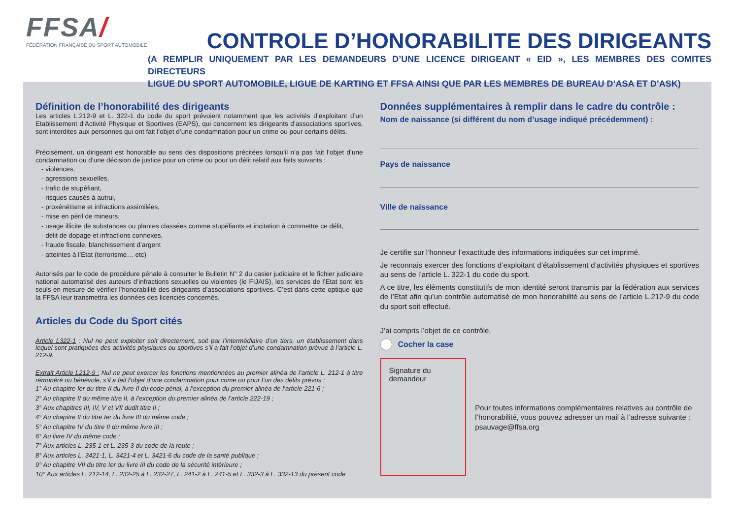FFSA/
FÉDÉRATION FRANÇAISE DU SPORT AUTOMOBILE
CONTROLE D’HONORABILITE DES DIRIGEANTS
(A REMPLIR UNIQUEMENT PAR LES DEMANDEURS D’UNE LICENCE DIRIGEANT « EID », LES MEMBRES DES COMITES DIRECTEURS
LIGUE DU SPORT AUTOMOBILE, LIGUE DE KARTING ET FFSA AINSI QUE PAR LES MEMBRES DE BUREAU D’ASA ET D’ASK)
Définition de l’honorabilité des dirigeants
Les articles L.212-9 et L. 322-1 du code du sport prévoient notamment que les activités d’exploitant d’un Etablissement d’Activité Physique et Sportives (EAPS), qui concernent les dirigeants d’associations sportives, sont interdites aux personnes qui ont fait l’objet d’une condamnation pour un crime ou pour certains délits.
Précisément, un dirigeant est honorable au sens des dispositions précitées lorsqu’il n’a pas fait l’objet d’une condamnation ou d’une décision de justice pour un crime ou pour un délit relatif aux faits suivants :
- violences,
- agressions sexuelles,
- trafic de stupéfiant,
- risques causés à autrui,
- proxénétisme et infractions assimilées,
- mise en péril de mineurs,
- usage illicite de substances ou plantes classées comme stupéfiants et incitation à commettre ce délit,
- délit de dopage et infractions connexes,
- fraude fiscale, blanchissement d’argent
- atteintes à l’Etat (terrorisme… etc)
Autorisés par le code de procédure pénale à consulter le Bulletin N° 2 du casier judiciaire et le fichier judiciaire national automatisé des auteurs d’infractions sexuelles ou violentes (le FIJAIS), les services de l’Etat sont les seuls en mesure de vérifier l’honorabilité des dirigeants d’associations sportives. C’est dans cette optique que la FFSA leur transmettra les données des licenciés concernés.
Articles du Code du Sport cités
Article L322-1 : Nul ne peut exploiter soit directement, soit par l’intermédiaire d’un tiers, un établissement dans lequel sont pratiquées des activités physiques ou sportives s’il a fait l’objet d’une condamnation prévue à l’article L. 212-9.
Extrait Article L212-9 : Nul ne peut exercer les fonctions mentionnées au premier alinéa de l’article L. 212-1 à titre rémunéré ou bénévole, s’il a fait l’objet d’une condamnation pour crime ou pour l’un des délits prévus :
1° Au chapitre Ier du titre II du livre II du code pénal, à l’exception du premier alinéa de l’article 221-6 ;
2° Au chapitre II du même titre II, à l’exception du premier alinéa de l’article 222-19 ;
3° Aux chapitres III, IV, V et VII dudit titre II ;
4° Au chapitre II du titre Ier du livre III du même code ;
5° Au chapitre IV du titre II du même livre III ;
6° Au livre IV du même code ;
7° Aux articles L. 235-1 et L. 235-3 du code de la route ;
8° Aux articles L. 3421-1, L. 3421-4 et L. 3421-6 du code de la santé publique ;
9° Au chapitre VII du titre Ier du livre III du code de la sécurité intérieure ;
10° Aux articles L. 212-14, L. 232-25 à L. 232-27, L. 241-2 à L. 241-5 et L. 332-3 à L. 332-13 du présent code
Données supplémentaires à remplir dans le cadre du contrôle :
Nom de naissance (si différent du nom d’usage indiqué précédemment) :
Pays de naissance
Ville de naissance
Je certifie sur l’honneur l’exactitude des informations indiquées sur cet imprimé.
Je reconnais exercer des fonctions d’exploitant d’établissement d’activités physiques et sportives au sens de l’article L. 322-1 du code du sport.
A ce titre, les éléments constitutifs de mon identité seront transmis par la fédération aux services de l’Etat afin qu’un contrôle automatisé de mon honorabilité au sens de l’article L.212-9 du code du sport soit effectué.
J’ai compris l’objet de ce contrôle.
Cocher la case
Signature du demandeur
Pour toutes informations complémentaires relatives au contrôle de l’honorabilité, vous pouvez adresser un mail à l’adresse suivante : psauvage@ffsa.org